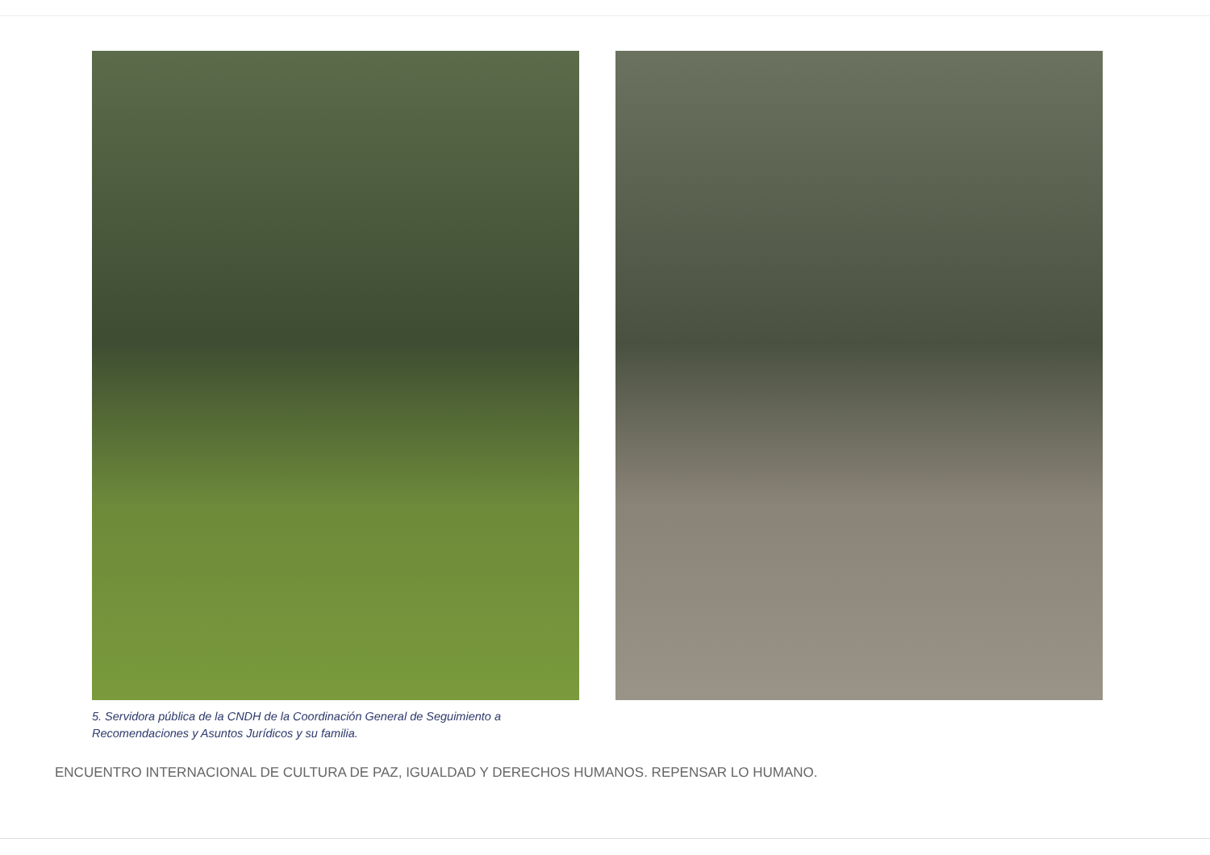5. Servidora pública de la CNDH de la Coordinación General de Seguimiento a
Recomendaciones y Asuntos Jurídicos y su familia.
ENCUENTRO INTERNACIONAL DE CULTURA DE PAZ, IGUALDAD Y DERECHOS HUMANOS. REPENSAR LO HUMANO.